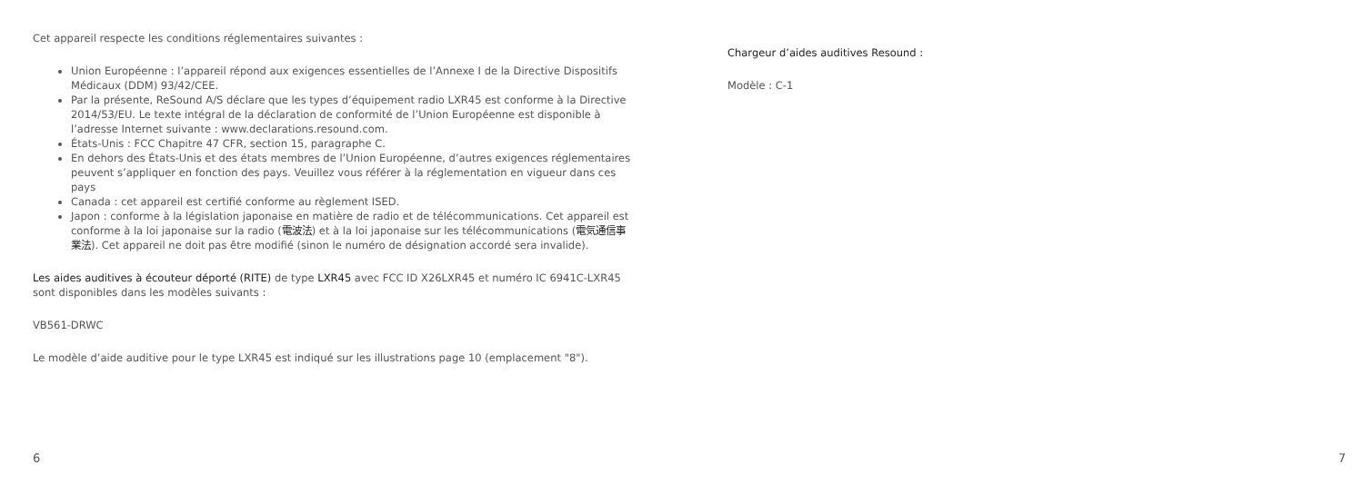Cet appareil respecte les conditions réglementaires suivantes :
Union Européenne : l’appareil répond aux exigences essentielles de l’Annexe I de la Directive Dispositifs Médicaux (DDM) 93/42/CEE.
Par la présente, ReSound A/S déclare que les types d’équipement radio LXR45 est conforme à la Directive 2014/53/EU. Le texte intégral de la déclaration de conformité de l’Union Européenne est disponible à l’adresse Internet suivante : www.declarations.resound.com.
États-Unis : FCC Chapitre 47 CFR, section 15, paragraphe C.
En dehors des États-Unis et des états membres de l’Union Européenne, d’autres exigences réglementaires peuvent s’appliquer en fonction des pays. Veuillez vous référer à la réglementation en vigueur dans ces pays
Canada : cet appareil est certifié conforme au règlement ISED.
Japon : conforme à la législation japonaise en matière de radio et de télécommunications. Cet appareil est conforme à la loi japonaise sur la radio (電波法) et à la loi japonaise sur les télécommunications (電気通信事業法). Cet appareil ne doit pas être modifié (sinon le numéro de désignation accordé sera invalide).
Les aides auditives à écouteur déporté (RITE) de type LXR45 avec FCC ID X26LXR45 et numéro IC 6941C-LXR45 sont disponibles dans les modèles suivants :
VB561-DRWC
Le modèle d’aide auditive pour le type LXR45 est indiqué sur les illustrations page 10 (emplacement "8").
6
Chargeur d’aides auditives Resound :
Modèle : C-1
7